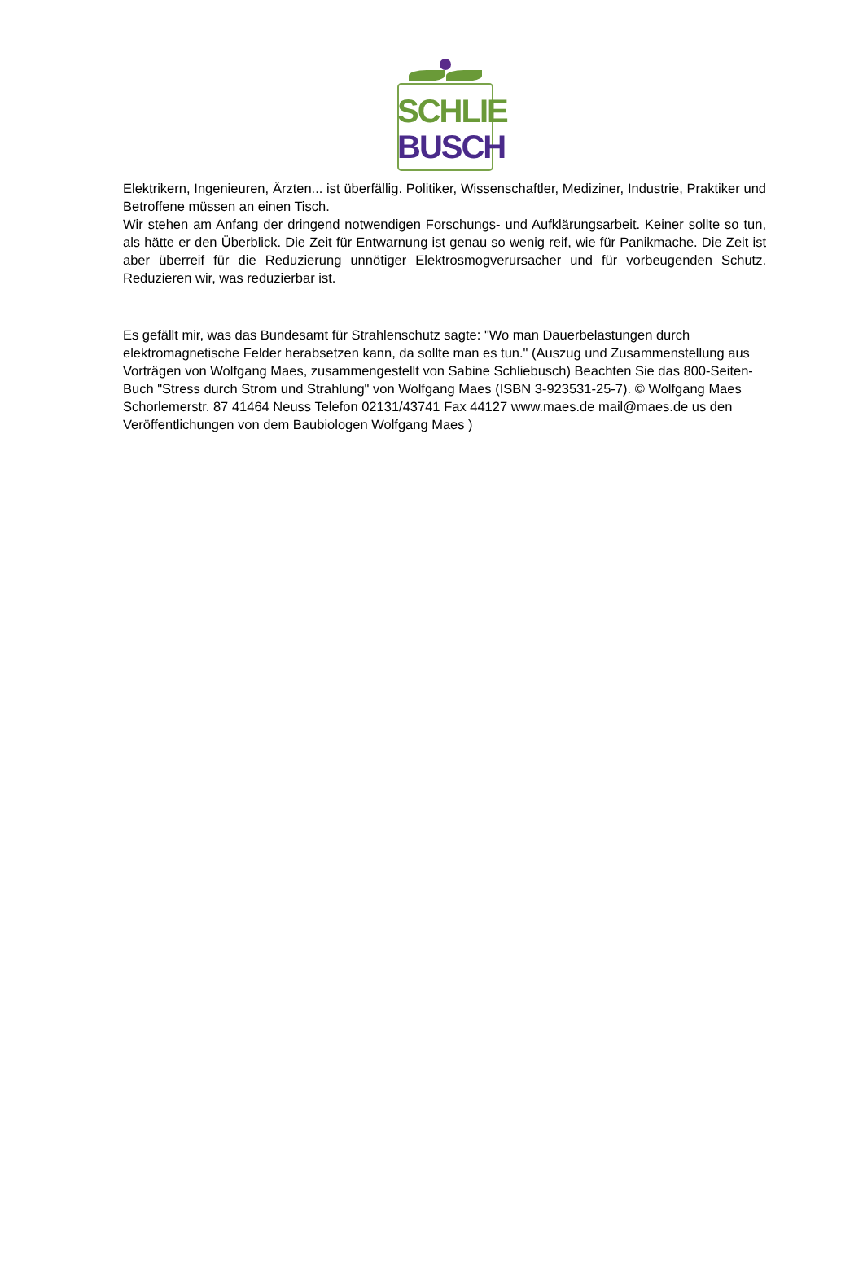SCHLIE
BUSCH
Elektrikern, Ingenieuren, Ärzten... ist überfällig. Politiker, Wissenschaftler, Mediziner, Industrie, Praktiker und Betroffene müssen an einen Tisch.
Wir stehen am Anfang der dringend notwendigen Forschungs- und Aufklärungsarbeit. Keiner sollte so tun, als hätte er den Überblick. Die Zeit für Entwarnung ist genau so wenig reif, wie für Panikmache. Die Zeit ist aber überreif für die Reduzierung unnötiger Elektrosmogverursacher und für vorbeugenden Schutz. Reduzieren wir, was reduzierbar ist.
Es gefällt mir, was das Bundesamt für Strahlenschutz sagte: "Wo man Dauerbelastungen durch elektromagnetische Felder herabsetzen kann, da sollte man es tun." (Auszug und Zusammenstellung aus Vorträgen von Wolfgang Maes, zusammengestellt von Sabine Schliebusch) Beachten Sie das 800-Seiten-Buch "Stress durch Strom und Strahlung" von Wolfgang Maes (ISBN 3-923531-25-7). © Wolfgang Maes Schorlemerstr. 87 41464 Neuss Telefon 02131/43741 Fax 44127 www.maes.de mail@maes.de us den Veröffentlichungen von dem Baubiologen Wolfgang Maes )